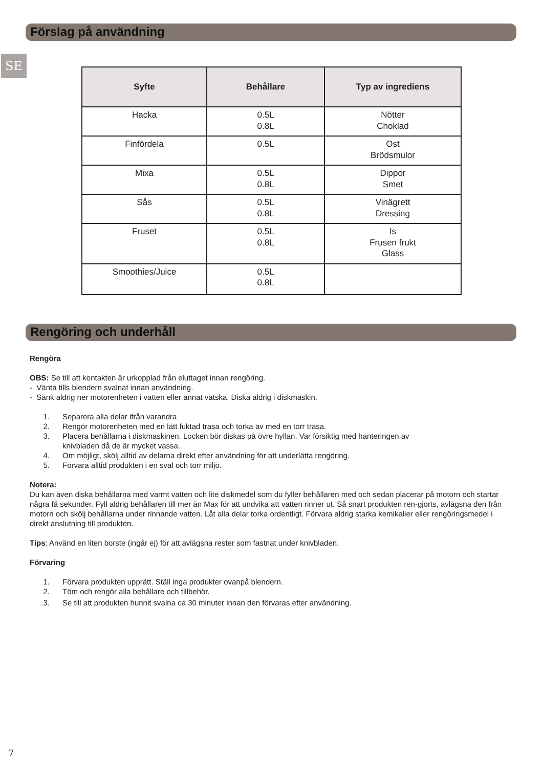Förslag på användning
SE
| Syfte | Behållare | Typ av ingrediens |
| --- | --- | --- |
| Hacka | 0.5L 0.8L | Nötter Choklad |
| Finfördela | 0.5L | Ost Brödsmulor |
| Mixa | 0.5L 0.8L | Dippor Smet |
| Sås | 0.5L 0.8L | Vinägrett Dressing |
| Fruset | 0.5L 0.8L | Is Frusen frukt Glass |
| Smoothies/Juice | 0.5L 0.8L | |
Rengöring och underhåll
Rengöra
OBS: Se till att kontakten är urkopplad från eluttaget innan rengöring.
- Vänta tills blendern svalnat innan användning.
- Sänk aldrig ner motorenheten i vatten eller annat vätska. Diska aldrig i diskmaskin.
1. Separera alla delar ifrån varandra
2. Rengör motorenheten med en lätt fuktad trasa och torka av med en torr trasa.
3. Placera behållarna i diskmaskinen. Locken bör diskas på övre hyllan. Var försiktig med hanteringen av
knivbladen då de är mycket vassa.
4. Om möjligt, skölj alltid av delarna direkt efter användning för att underlätta rengöring.
5. Förvara alltid produkten i en sval och torr miljö.
Notera:
Du kan även diska behållarna med varmt vatten och lite diskmedel som du fyller behållaren med och sedan placerar på motorn och startar några få sekunder. Fyll aldrig behållaren till mer än Max för att undvika att vatten rinner ut. Så snart produkten ren-gjorts, avlägsna den från motorn och skölj behållarna under rinnande vatten. Låt alla delar torka ordentligt. Förvara aldrig starka kemikalier eller rengöringsmedel i direkt anslutning till produkten.
Tips: Använd en liten borste (ingår ej) för att avlägsna rester som fastnat under knivbladen.
Förvaring
1. Förvara produkten upprätt. Ställ inga produkter ovanpå blendern.
2. Töm och rengör alla behållare och tillbehör.
3. Se till att produkten hunnit svalna ca 30 minuter innan den förvaras efter användning.
7